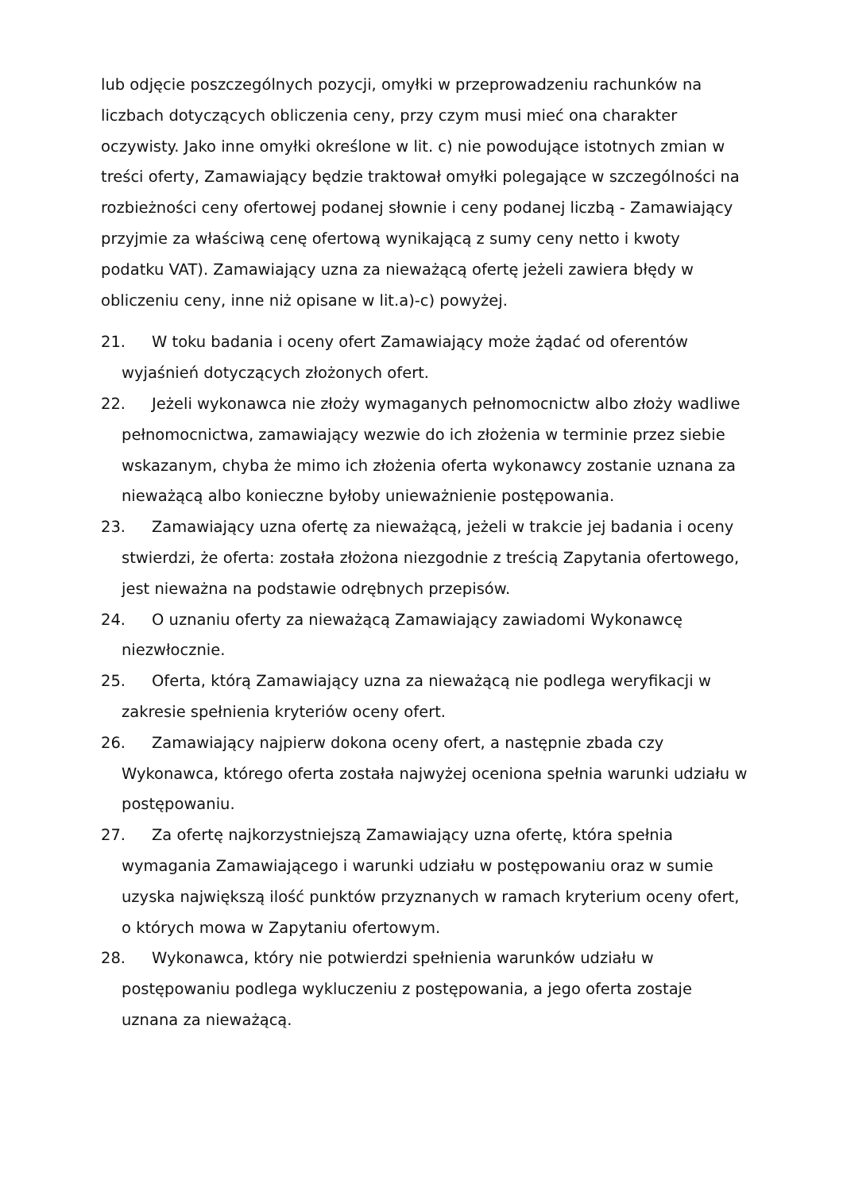lub odjęcie poszczególnych pozycji, omyłki w przeprowadzeniu rachunków na liczbach dotyczących obliczenia ceny, przy czym musi mieć ona charakter oczywisty. Jako inne omyłki określone w lit. c) nie powodujące istotnych zmian w treści oferty, Zamawiający będzie traktował omyłki polegające w szczególności na rozbieżności ceny ofertowej podanej słownie i ceny podanej liczbą - Zamawiający przyjmie za właściwą cenę ofertową wynikającą z sumy ceny netto i kwoty podatku VAT). Zamawiający uzna za nieważącą ofertę jeżeli zawiera błędy w obliczeniu ceny, inne niż opisane w lit.a)-c) powyżej.
21. W toku badania i oceny ofert Zamawiający może żądać od oferentów wyjaśnień dotyczących złożonych ofert.
22. Jeżeli wykonawca nie złoży wymaganych pełnomocnictw albo złoży wadliwe pełnomocnictwa, zamawiający wezwie do ich złożenia w terminie przez siebie wskazanym, chyba że mimo ich złożenia oferta wykonawcy zostanie uznana za nieważącą albo konieczne byłoby unieważnienie postępowania.
23. Zamawiający uzna ofertę za nieważącą, jeżeli w trakcie jej badania i oceny stwierdzi, że oferta: została złożona niezgodnie z treścią Zapytania ofertowego, jest nieważna na podstawie odrębnych przepisów.
24. O uznaniu oferty za nieważącą Zamawiający zawiadomi Wykonawcę niezwłocznie.
25. Oferta, którą Zamawiający uzna za nieważącą nie podlega weryfikacji w zakresie spełnienia kryteriów oceny ofert.
26. Zamawiający najpierw dokona oceny ofert, a następnie zbada czy Wykonawca, którego oferta została najwyżej oceniona spełnia warunki udziału w postępowaniu.
27. Za ofertę najkorzystniejszą Zamawiający uzna ofertę, która spełnia wymagania Zamawiającego i warunki udziału w postępowaniu oraz w sumie uzyska największą ilość punktów przyznanych w ramach kryterium oceny ofert, o których mowa w Zapytaniu ofertowym.
28. Wykonawca, który nie potwierdzi spełnienia warunków udziału w postępowaniu podlega wykluczeniu z postępowania, a jego oferta zostaje uznana za nieważącą.